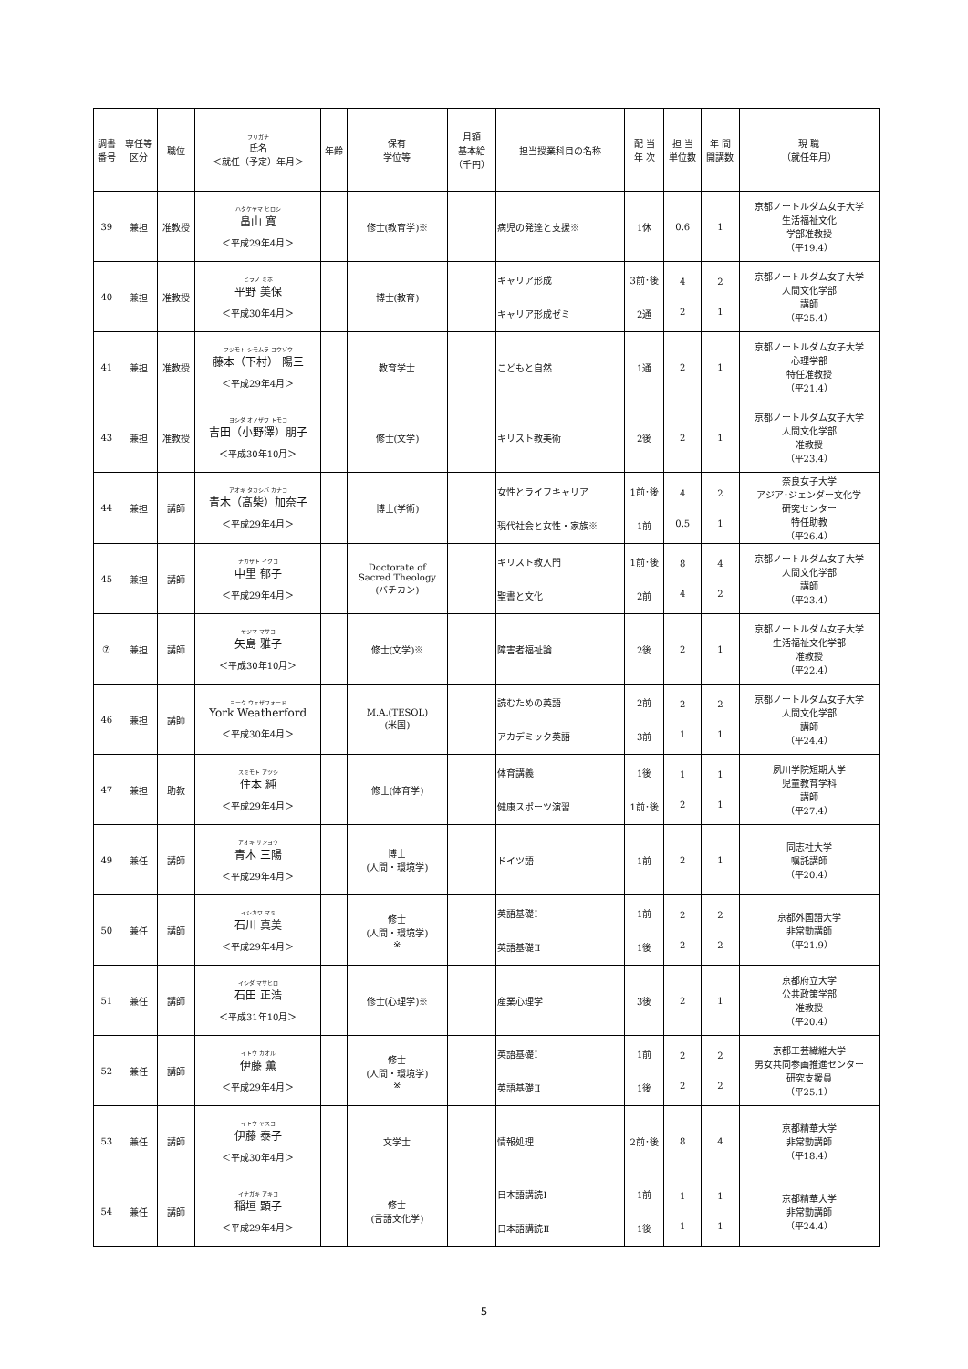| 調書 番号 | 専任等 区分 | 職位 | フリガナ 氏名 ＜就任（予定）年月＞ | 年齢 | 保有 学位等 | 月額 基本給 （千円） | 担当授業科目の名称 | 配 当 年 次 | 担 当 単位数 | 年 間 開講数 | 現 職 （就任年月） |
| --- | --- | --- | --- | --- | --- | --- | --- | --- | --- | --- | --- |
| 39 | 兼担 | 准教授 | ハタケヤマ ヒロシ 畠山 寛 ＜平成29年4月＞ | | 修士(教育学)※ | | 病児の発達と支援※ | 1休 | 0.6 | 1 | 京都ノートルダム女子大学 生活福祉文化 学部准教授 （平19.4） |
| 40 | 兼担 | 准教授 | ヒラノ ミホ 平野 美保 ＜平成30年4月＞ | | 博士(教育) | | キャリア形成 キャリア形成ゼミ | 3前･後 2通 | 4 2 | 2 1 | 京都ノートルダム女子大学 人間文化学部 講師 （平25.4） |
| 41 | 兼担 | 准教授 | フジモト シモムラ ヨウゾウ 藤本（下村） 陽三 ＜平成29年4月＞ | | 教育学士 | | こどもと自然 | 1通 | 2 | 1 | 京都ノートルダム女子大学 心理学部 特任准教授 （平21.4） |
| 43 | 兼担 | 准教授 | ヨシダ オノザワ トモコ 吉田（小野澤）朋子 ＜平成30年10月＞ | | 修士(文学) | | キリスト教美術 | 2後 | 2 | 1 | 京都ノートルダム女子大学 人間文化学部 准教授 （平23.4） |
| 44 | 兼担 | 講師 | アオキ タカシバ カナコ 青木（髙柴）加奈子 ＜平成29年4月＞ | | 博士(学術) | | 女性とライフキャリア 現代社会と女性・家族※ | 1前･後 1前 | 4 0.5 | 2 1 | 奈良女子大学 アジア･ジェンダー文化学 研究センター 特任助教 （平26.4） |
| 45 | 兼担 | 講師 | ナカザト イクコ 中里 郁子 ＜平成29年4月＞ | | Doctorate of Sacred Theology (バチカン) | | キリスト教入門 聖書と文化 | 1前･後 2前 | 8 4 | 4 2 | 京都ノートルダム女子大学 人間文化学部 講師 （平23.4） |
| ⑦ | 兼担 | 講師 | ヤジマ マサコ 矢島 雅子 ＜平成30年10月＞ | | 修士(文学)※ | | 障害者福祉論 | 2後 | 2 | 1 | 京都ノートルダム女子大学 生活福祉文化学部 准教授 （平22.4） |
| 46 | 兼担 | 講師 | ヨーク ウェザフォード York Weatherford ＜平成30年4月＞ | | M.A.(TESOL) (米国) | | 読むための英語 アカデミック英語 | 2前 3前 | 2 1 | 2 1 | 京都ノートルダム女子大学 人間文化学部 講師 （平24.4） |
| 47 | 兼担 | 助教 | スミモト アツシ 住本 純 ＜平成29年4月＞ | | 修士(体育学) | | 体育講義 健康スポーツ演習 | 1後 1前･後 | 1 2 | 1 1 | 夙川学院短期大学 児童教育学科 講師 （平27.4） |
| 49 | 兼任 | 講師 | アオキ サンヨウ 青木 三陽 ＜平成29年4月＞ | | 博士 (人間・環境学) | | ドイツ語 | 1前 | 2 | 1 | 同志社大学 嘱託講師 （平20.4） |
| 50 | 兼任 | 講師 | イシカワ マミ 石川 真美 ＜平成29年4月＞ | | 修士 (人間・環境学) ※ | | 英語基礎Ⅰ 英語基礎Ⅱ | 1前 1後 | 2 2 | 2 2 | 京都外国語大学 非常勤講師 （平21.9） |
| 51 | 兼任 | 講師 | イシダ マサヒロ 石田 正浩 ＜平成31年10月＞ | | 修士(心理学)※ | | 産業心理学 | 3後 | 2 | 1 | 京都府立大学 公共政策学部 准教授 （平20.4） |
| 52 | 兼任 | 講師 | イトウ カオル 伊藤 薫 ＜平成29年4月＞ | | 修士 (人間・環境学) ※ | | 英語基礎Ⅰ 英語基礎Ⅱ | 1前 1後 | 2 2 | 2 2 | 京都工芸繊維大学 男女共同参画推進センター 研究支援員 （平25.1） |
| 53 | 兼任 | 講師 | イトウ ヤスコ 伊藤 泰子 ＜平成30年4月＞ | | 文学士 | | 情報処理 | 2前･後 | 8 | 4 | 京都精華大学 非常勤講師 （平18.4） |
| 54 | 兼任 | 講師 | イナガキ アキコ 稲垣 顕子 ＜平成29年4月＞ | | 修士 (言語文化学) | | 日本語講読Ⅰ 日本語講読Ⅱ | 1前 1後 | 1 1 | 1 1 | 京都精華大学 非常勤講師 （平24.4） |
5